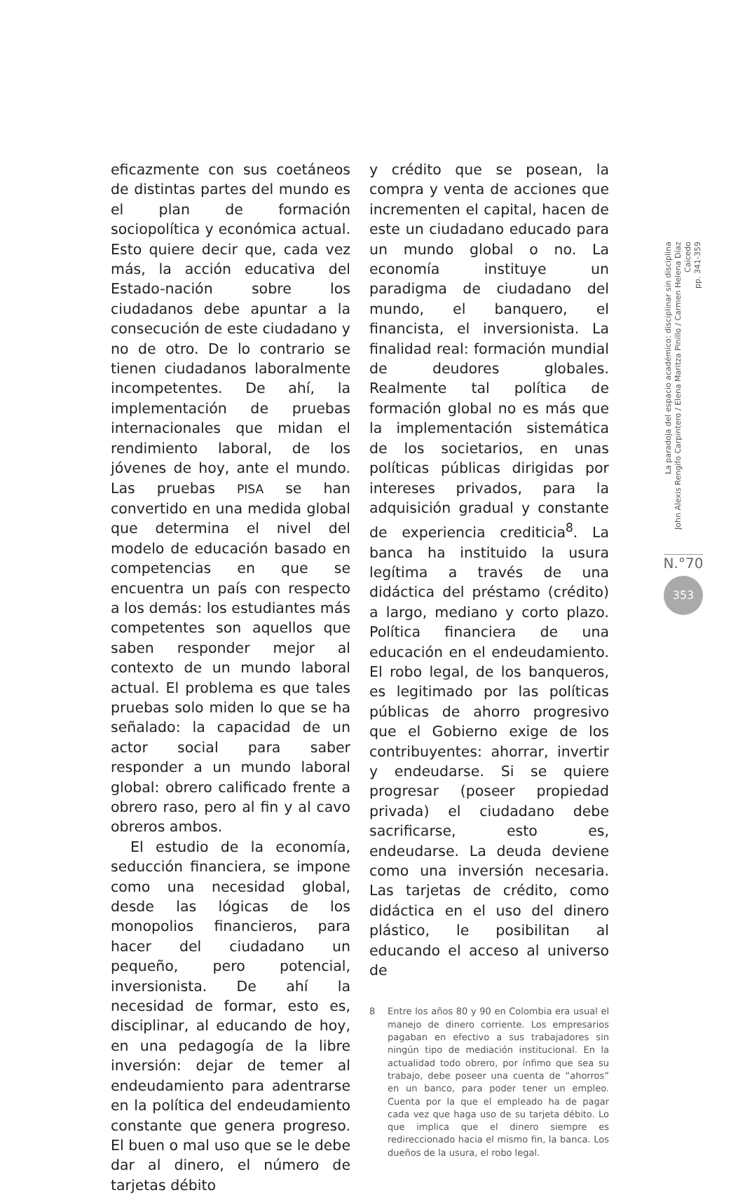eficazmente con sus coetáneos de distintas partes del mundo es el plan de formación sociopolítica y económica actual. Esto quiere decir que, cada vez más, la acción educativa del Estado-nación sobre los ciudadanos debe apuntar a la consecución de este ciudadano y no de otro. De lo contrario se tienen ciudadanos laboralmente incompetentes. De ahí, la implementación de pruebas internacionales que midan el rendimiento laboral, de los jóvenes de hoy, ante el mundo. Las pruebas PISA se han convertido en una medida global que determina el nivel del modelo de educación basado en competencias en que se encuentra un país con respecto a los demás: los estudiantes más competentes son aquellos que saben responder mejor al contexto de un mundo laboral actual. El problema es que tales pruebas solo miden lo que se ha señalado: la capacidad de un actor social para saber responder a un mundo laboral global: obrero calificado frente a obrero raso, pero al fin y al cavo obreros ambos.
El estudio de la economía, seducción financiera, se impone como una necesidad global, desde las lógicas de los monopolios financieros, para hacer del ciudadano un pequeño, pero potencial, inversionista. De ahí la necesidad de formar, esto es, disciplinar, al educando de hoy, en una pedagogía de la libre inversión: dejar de temer al endeudamiento para adentrarse en la política del endeudamiento constante que genera progreso. El buen o mal uso que se le debe dar al dinero, el número de tarjetas débito
y crédito que se posean, la compra y venta de acciones que incrementen el capital, hacen de este un ciudadano educado para un mundo global o no. La economía instituye un paradigma de ciudadano del mundo, el banquero, el financista, el inversionista. La finalidad real: formación mundial de deudores globales. Realmente tal política de formación global no es más que la implementación sistemática de los societarios, en unas políticas públicas dirigidas por intereses privados, para la adquisición gradual y constante de experiencia crediticia<sup>8</sup>. La banca ha instituido la usura legítima a través de una didáctica del préstamo (crédito) a largo, mediano y corto plazo. Política financiera de una educación en el endeudamiento. El robo legal, de los banqueros, es legitimado por las políticas públicas de ahorro progresivo que el Gobierno exige de los contribuyentes: ahorrar, invertir y endeudarse. Si se quiere progresar (poseer propiedad privada) el ciudadano debe sacrificarse, esto es, endeudarse. La deuda deviene como una inversión necesaria. Las tarjetas de crédito, como didáctica en el uso del dinero plástico, le posibilitan al educando el acceso al universo de
8 Entre los años 80 y 90 en Colombia era usual el manejo de dinero corriente. Los empresarios pagaban en efectivo a sus trabajadores sin ningún tipo de mediación institucional. En la actualidad todo obrero, por ínfimo que sea su trabajo, debe poseer una cuenta de “ahorros” en un banco, para poder tener un empleo. Cuenta por la que el empleado ha de pagar cada vez que haga uso de su tarjeta débito. Lo que implica que el dinero siempre es redireccionado hacia el mismo fin, la banca. Los dueños de la usura, el robo legal.
La paradoja del espacio académico: disciplinar sin disciplina
John Alexis Rengifo Carpintero / Elena Maritza Pinillo / Carmen Helena Díaz Caicedo
pp. 341-359
N.°70
353